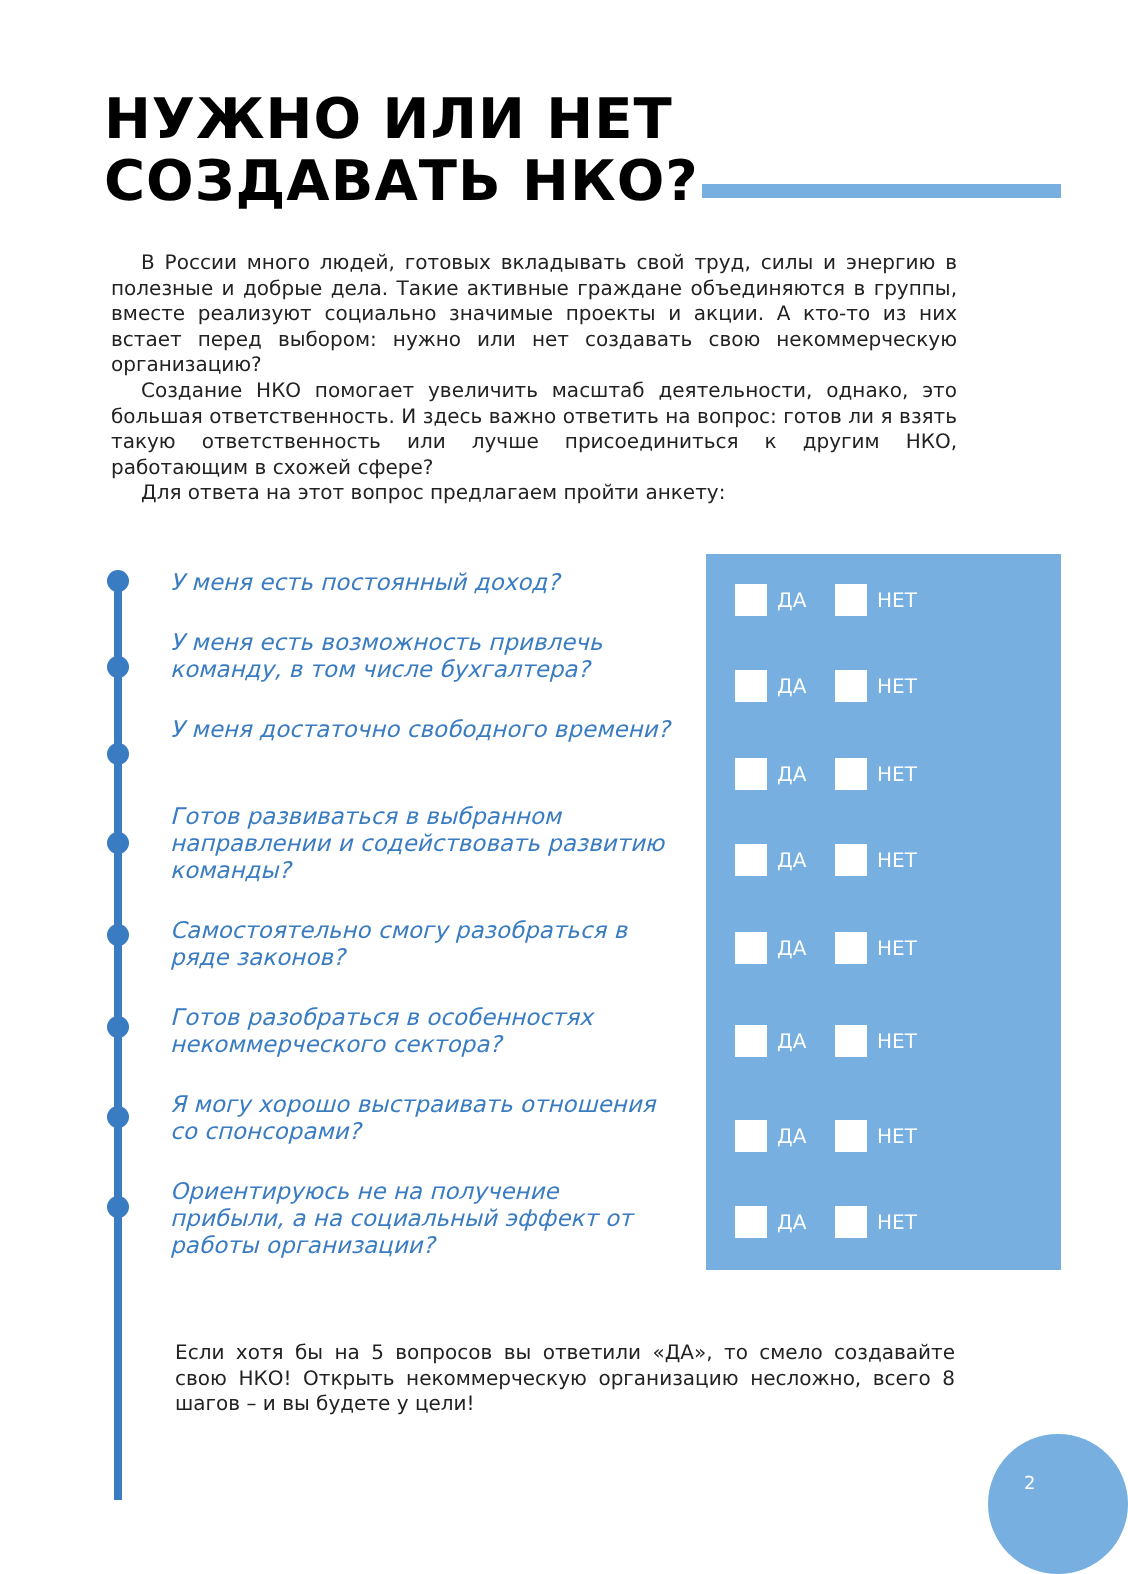НУЖНО ИЛИ НЕТ
СОЗДАВАТЬ НКО?
В России много людей, готовых вкладывать свой труд, силы и энергию в полезные и добрые дела. Такие активные граждане объединяются в группы, вместе реализуют социально значимые проекты и акции. А кто-то из них встает перед выбором: нужно или нет создавать свою некоммерческую организацию?
Создание НКО помогает увеличить масштаб деятельности, однако, это большая ответственность. И здесь важно ответить на вопрос: готов ли я взять такую ответственность или лучше присоединиться к другим НКО, работающим в схожей сфере?
Для ответа на этот вопрос предлагаем пройти анкету:
У меня есть постоянный доход? ДА НЕТ
У меня есть возможность привлечь команду, в том числе бухгалтера?
ДА НЕТ
У меня достаточно свободного времени?
ДА НЕТ
Готов развиваться в выбранном направлении и содействовать развитию команды?
ДА НЕТ
Самостоятельно смогу разобраться в ряде законов?
ДА НЕТ
Готов разобраться в особенностях некоммерческого сектора?
ДА НЕТ
Я могу хорошо выстраивать отношения со спонсорами?
ДА НЕТ
Ориентируюсь не на получение прибыли, а на социальный эффект от работы организации?
ДА НЕТ
Если хотя бы на 5 вопросов вы ответили «ДА», то смело создавайте свою НКО! Открыть некоммерческую организацию несложно, всего 8 шагов – и вы будете у цели!
2